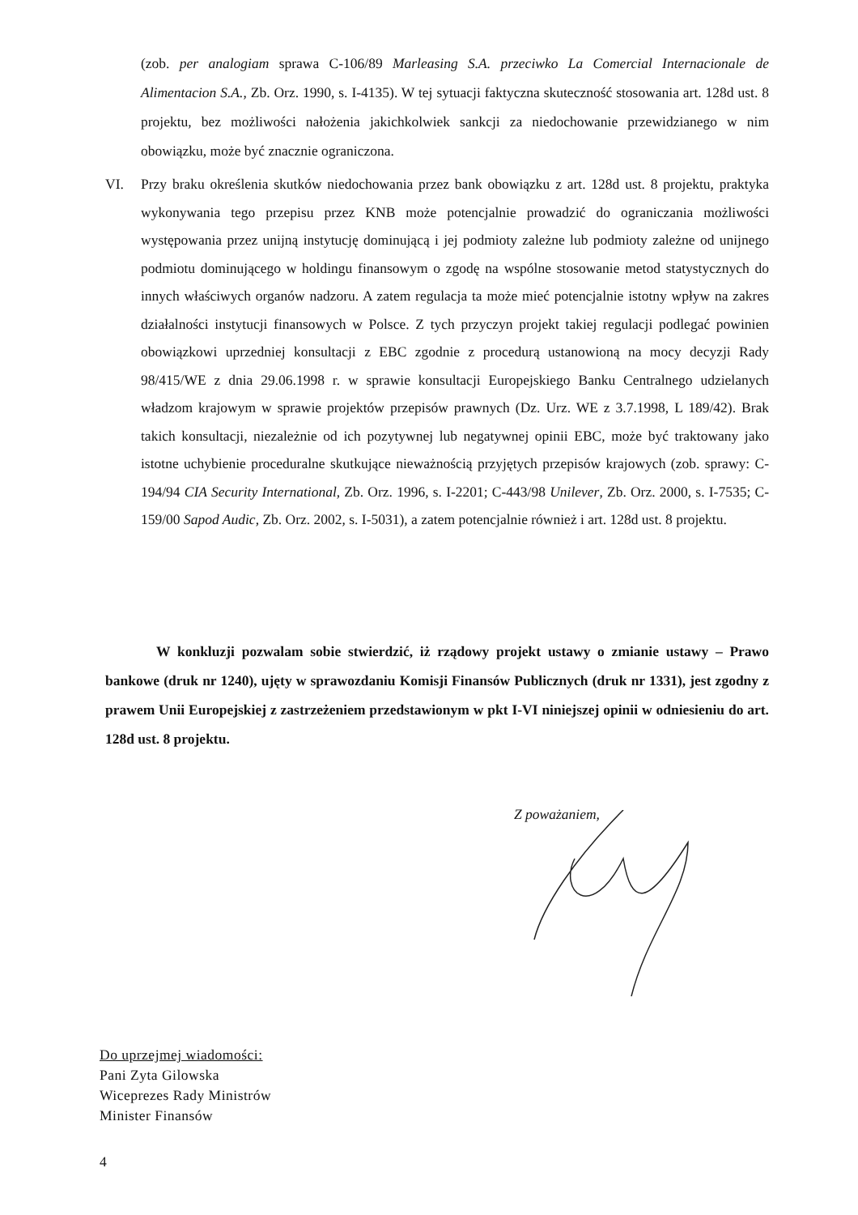(zob. per analogiam sprawa C-106/89 Marleasing S.A. przeciwko La Comercial Internacionale de Alimentacion S.A., Zb. Orz. 1990, s. I-4135). W tej sytuacji faktyczna skuteczność stosowania art. 128d ust. 8 projektu, bez możliwości nałożenia jakichkolwiek sankcji za niedochowanie przewidzianego w nim obowiązku, może być znacznie ograniczona.
VI. Przy braku określenia skutków niedochowania przez bank obowiązku z art. 128d ust. 8 projektu, praktyka wykonywania tego przepisu przez KNB może potencjalnie prowadzić do ograniczania możliwości występowania przez unijną instytucję dominującą i jej podmioty zależne lub podmioty zależne od unijnego podmiotu dominującego w holdingu finansowym o zgodę na wspólne stosowanie metod statystycznych do innych właściwych organów nadzoru. A zatem regulacja ta może mieć potencjalnie istotny wpływ na zakres działalności instytucji finansowych w Polsce. Z tych przyczyn projekt takiej regulacji podlegać powinien obowiązkowi uprzedniej konsultacji z EBC zgodnie z procedurą ustanowioną na mocy decyzji Rady 98/415/WE z dnia 29.06.1998 r. w sprawie konsultacji Europejskiego Banku Centralnego udzielanych władzom krajowym w sprawie projektów przepisów prawnych (Dz. Urz. WE z 3.7.1998, L 189/42). Brak takich konsultacji, niezależnie od ich pozytywnej lub negatywnej opinii EBC, może być traktowany jako istotne uchybienie proceduralne skutkujące nieważnością przyjętych przepisów krajowych (zob. sprawy: C-194/94 CIA Security International, Zb. Orz. 1996, s. I-2201; C-443/98 Unilever, Zb. Orz. 2000, s. I-7535; C-159/00 Sapod Audic, Zb. Orz. 2002, s. I-5031), a zatem potencjalnie również i art. 128d ust. 8 projektu.
W konkluzji pozwalam sobie stwierdzić, iż rządowy projekt ustawy o zmianie ustawy – Prawo bankowe (druk nr 1240), ujęty w sprawozdaniu Komisji Finansów Publicznych (druk nr 1331), jest zgodny z prawem Unii Europejskiej z zastrzeżeniem przedstawionym w pkt I-VI niniejszej opinii w odniesieniu do art. 128d ust. 8 projektu.
Z poważaniem,
Do uprzejmej wiadomości:
Pani Zyta Gilowska
Wiceprezes Rady Ministrów
Minister Finansów
4